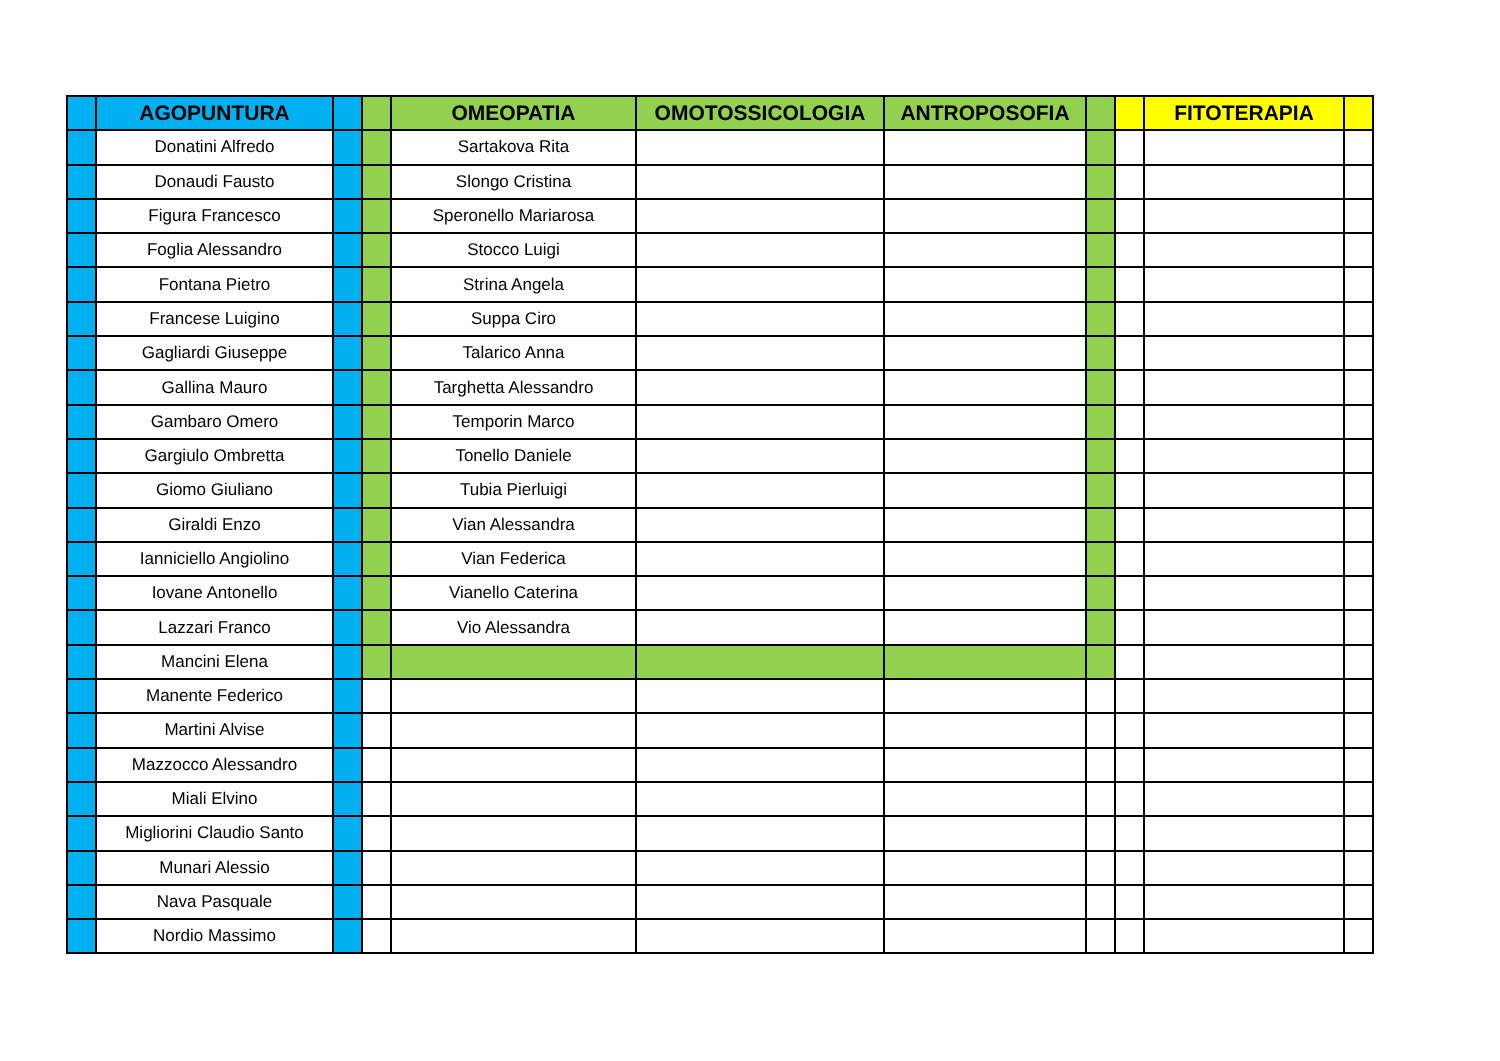| | AGOPUNTURA | | | OMEOPATIA | OMOTOSSICOLOGIA | ANTROPOSOFIA | | | FITOTERAPIA | |
| --- | --- | --- | --- | --- | --- | --- | --- | --- | --- | --- |
| | Donatini Alfredo | | | Sartakova Rita | | | | | | |
| | Donaudi Fausto | | | Slongo Cristina | | | | | | |
| | Figura Francesco | | | Speronello Mariarosa | | | | | | |
| | Foglia Alessandro | | | Stocco Luigi | | | | | | |
| | Fontana Pietro | | | Strina Angela | | | | | | |
| | Francese Luigino | | | Suppa Ciro | | | | | | |
| | Gagliardi Giuseppe | | | Talarico Anna | | | | | | |
| | Gallina Mauro | | | Targhetta Alessandro | | | | | | |
| | Gambaro Omero | | | Temporin Marco | | | | | | |
| | Gargiulo Ombretta | | | Tonello Daniele | | | | | | |
| | Giomo Giuliano | | | Tubia Pierluigi | | | | | | |
| | Giraldi Enzo | | | Vian Alessandra | | | | | | |
| | Ianniciello Angiolino | | | Vian Federica | | | | | | |
| | Iovane Antonello | | | Vianello Caterina | | | | | | |
| | Lazzari Franco | | | Vio Alessandra | | | | | | |
| | Mancini Elena | | | | | | | | | |
| | Manente Federico | | | | | | | | | |
| | Martini Alvise | | | | | | | | | |
| | Mazzocco Alessandro | | | | | | | | | |
| | Miali Elvino | | | | | | | | | |
| | Migliorini Claudio Santo | | | | | | | | | |
| | Munari Alessio | | | | | | | | | |
| | Nava Pasquale | | | | | | | | | |
| | Nordio Massimo | | | | | | | | | |